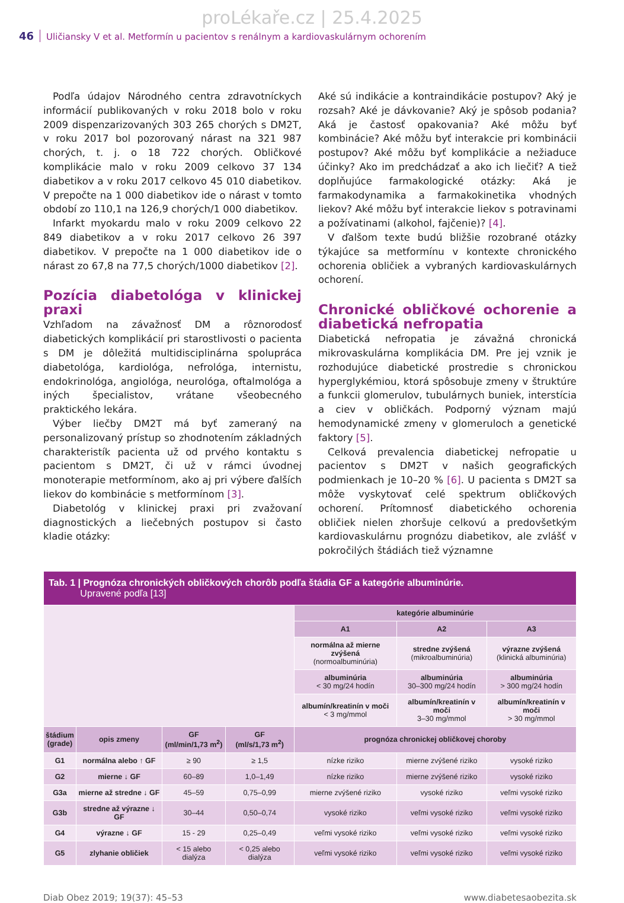proLékaře.cz | 25.4.2025
46 Uličiansky V et al. Metformín u pacientov s renálnym a kardiovaskulárnym ochorením
Podľa údajov Národného centra zdravotníckych informácií publikovaných v roku 2018 bolo v roku 2009 dispenzarizovaných 303 265 chorých s DM2T, v roku 2017 bol pozorovaný nárast na 321 987 chorých, t. j. o 18 722 chorých. Obličkové komplikácie malo v roku 2009 celkovo 37 134 diabetikov a v roku 2017 celkovo 45 010 diabetikov. V prepočte na 1 000 diabetikov ide o nárast v tomto období zo 110,1 na 126,9 chorých/1 000 diabetikov.
Infarkt myokardu malo v roku 2009 celkovo 22 849 diabetikov a v roku 2017 celkovo 26 397 diabetikov. V prepočte na 1 000 diabetikov ide o nárast zo 67,8 na 77,5 chorých/1000 diabetikov [2].
Pozícia diabetológa v klinickej praxi
Vzhľadom na závažnosť DM a rôznorodosť diabetických komplikácií pri starostlivosti o pacienta s DM je dôležitá multidisciplinárna spolupráca diabetológa, kardiológa, nefrológa, internistu, endokrinológa, angiológa, neurológa, oftalmológa a iných špecialistov, vrátane všeobecného praktického lekára.
Výber liečby DM2T má byť zameraný na personalizovaný prístup so zhodnotením základných charakteristík pacienta už od prvého kontaktu s pacientom s DM2T, či už v rámci úvodnej monoterapie metformínom, ako aj pri výbere ďalších liekov do kombinácie s metformínom [3].
Diabetológ v klinickej praxi pri zvažovaní diagnostických a liečebných postupov si často kladie otázky:
Aké sú indikácie a kontraindikácie postupov? Aký je rozsah? Aké je dávkovanie? Aký je spôsob podania? Aká je častosť opakovania? Aké môžu byť kombinácie? Aké môžu byť interakcie pri kombinácii postupov? Aké môžu byť komplikácie a nežiaduce účinky? Ako im predchádzať a ako ich liečiť? A tiež doplňujúce farmakologické otázky: Aká je farmakodynamika a farmakokinetika vhodných liekov? Aké môžu byť interakcie liekov s potravinami a požívatinami (alkohol, fajčenie)? [4].
V ďalšom texte budú bližšie rozobrané otázky týkajúce sa metformínu v kontexte chronického ochorenia obličiek a vybraných kardiovaskulárnych ochorení.
Chronické obličkové ochorenie a diabetická nefropatia
Diabetická nefropatia je závažná chronická mikrovaskulárna komplikácia DM. Pre jej vznik je rozhodujúce diabetické prostredie s chronickou hyperglykémiou, ktorá spôsobuje zmeny v štruktúre a funkcii glomerulov, tubulárnych buniek, interstícia a ciev v obličkách. Podporný význam majú hemodynamické zmeny v glomeruloch a genetické faktory [5].
Celková prevalencia diabetickej nefropatie u pacientov s DM2T v našich geografických podmienkach je 10–20 % [6]. U pacienta s DM2T sa môže vyskytovať celé spektrum obličkových ochorení. Prítomnosť diabetického ochorenia obličiek nielen zhoršuje celkovú a predovšetkým kardiovaskulárnu prognózu diabetikov, ale zvlášť v pokročilých štádiách tiež významne
| Tab. 1 / Prognóza chronických obličkových chorôb podľa štádia GF a kategórie albuminúrie. Upravené podľa [13] | | | | | | |
| | | | | kategórie albuminúrie | | |
| | | | | A1 | A2 | A3 |
| | | | | normálna až mierne zvýšená (normoalbuminúria) | stredne zvýšená (mikroalbuminúria) | výrazne zvýšená (klinická albuminúria) |
| | | | | albuminúria < 30 mg/24 hodín | albuminúria 30–300 mg/24 hodín | albuminúria > 300 mg/24 hodín |
| | | | | albumín/kreatinín v moči < 3 mg/mmol | albumín/kreatinín v moči 3–30 mg/mmol | albumín/kreatinín v moči > 30 mg/mmol |
| štádium (grade) | opis zmeny | GF (ml/min/1,73 m<sup>2</sup>) | GF (ml/s/1,73 m<sup>2</sup>) | prognóza chronickej obličkovej choroby | | |
| G1 | normálna alebo ↑ GF | ≥ 90 | ≥ 1,5 | nízke riziko | mierne zvýšené riziko | vysoké riziko |
| G2 | mierne ↓ GF | 60–89 | 1,0–1,49 | nízke riziko | mierne zvýšené riziko | vysoké riziko |
| G3a | mierne až stredne ↓ GF | 45–59 | 0,75–0,99 | mierne zvýšené riziko | vysoké riziko | veľmi vysoké riziko |
| G3b | stredne až výrazne ↓ GF | 30–44 | 0,50–0,74 | vysoké riziko | veľmi vysoké riziko | veľmi vysoké riziko |
| G4 | výrazne ↓ GF | 15 - 29 | 0,25–0,49 | veľmi vysoké riziko | veľmi vysoké riziko | veľmi vysoké riziko |
| G5 | zlyhanie obličiek | < 15 alebo dialýza | < 0,25 alebo dialýza | veľmi vysoké riziko | veľmi vysoké riziko | veľmi vysoké riziko |
Diab Obez 2019; 19(37): 45–53 www.diabetesaobezita.sk